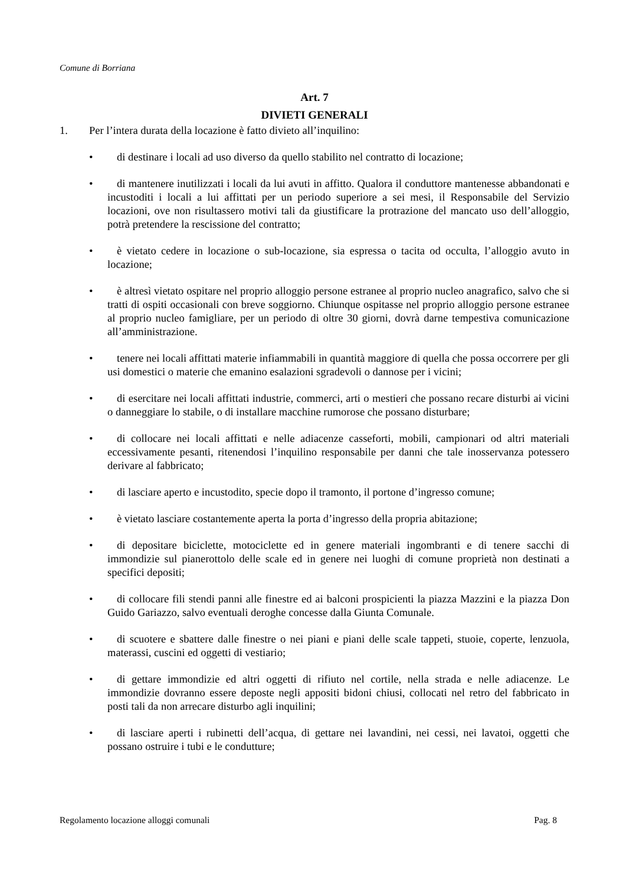Comune di Borriana
Art. 7
DIVIETI GENERALI
1. Per l’intera durata della locazione è fatto divieto all’inquilino:
• di destinare i locali ad uso diverso da quello stabilito nel contratto di locazione;
• di mantenere inutilizzati i locali da lui avuti in affitto. Qualora il conduttore mantenesse abbandonati e incustoditi i locali a lui affittati per un periodo superiore a sei mesi, il Responsabile del Servizio locazioni, ove non risultassero motivi tali da giustificare la protrazione del mancato uso dell’alloggio, potrà pretendere la rescissione del contratto;
• è vietato cedere in locazione o sub-locazione, sia espressa o tacita od occulta, l’alloggio avuto in locazione;
• è altresì vietato ospitare nel proprio alloggio persone estranee al proprio nucleo anagrafico, salvo che si tratti di ospiti occasionali con breve soggiorno. Chiunque ospitasse nel proprio alloggio persone estranee al proprio nucleo famigliare, per un periodo di oltre 30 giorni, dovrà darne tempestiva comunicazione all’amministrazione.
• tenere nei locali affittati materie infiammabili in quantità maggiore di quella che possa occorrere per gli usi domestici o materie che emanino esalazioni sgradevoli o dannose per i vicini;
• di esercitare nei locali affittati industrie, commerci, arti o mestieri che possano recare disturbi ai vicini o danneggiare lo stabile, o di installare macchine rumorose che possano disturbare;
• di collocare nei locali affittati e nelle adiacenze casseforti, mobili, campionari od altri materiali eccessivamente pesanti, ritenendosi l’inquilino responsabile per danni che tale inosservanza potessero derivare al fabbricato;
• di lasciare aperto e incustodito, specie dopo il tramonto, il portone d’ingresso comune;
• è vietato lasciare costantemente aperta la porta d’ingresso della propria abitazione;
• di depositare biciclette, motociclette ed in genere materiali ingombranti e di tenere sacchi di immondizie sul pianerottolo delle scale ed in genere nei luoghi di comune proprietà non destinati a specifici depositi;
• di collocare fili stendi panni alle finestre ed ai balconi prospicienti la piazza Mazzini e la piazza Don Guido Gariazzo, salvo eventuali deroghe concesse dalla Giunta Comunale.
• di scuotere e sbattere dalle finestre o nei piani e piani delle scale tappeti, stuoie, coperte, lenzuola, materassi, cuscini ed oggetti di vestiario;
• di gettare immondizie ed altri oggetti di rifiuto nel cortile, nella strada e nelle adiacenze. Le immondizie dovranno essere deposte negli appositi bidoni chiusi, collocati nel retro del fabbricato in posti tali da non arrecare disturbo agli inquilini;
• di lasciare aperti i rubinetti dell’acqua, di gettare nei lavandini, nei cessi, nei lavatoi, oggetti che possano ostruire i tubi e le condutture;
Regolamento locazione alloggi comunali Pag. 8